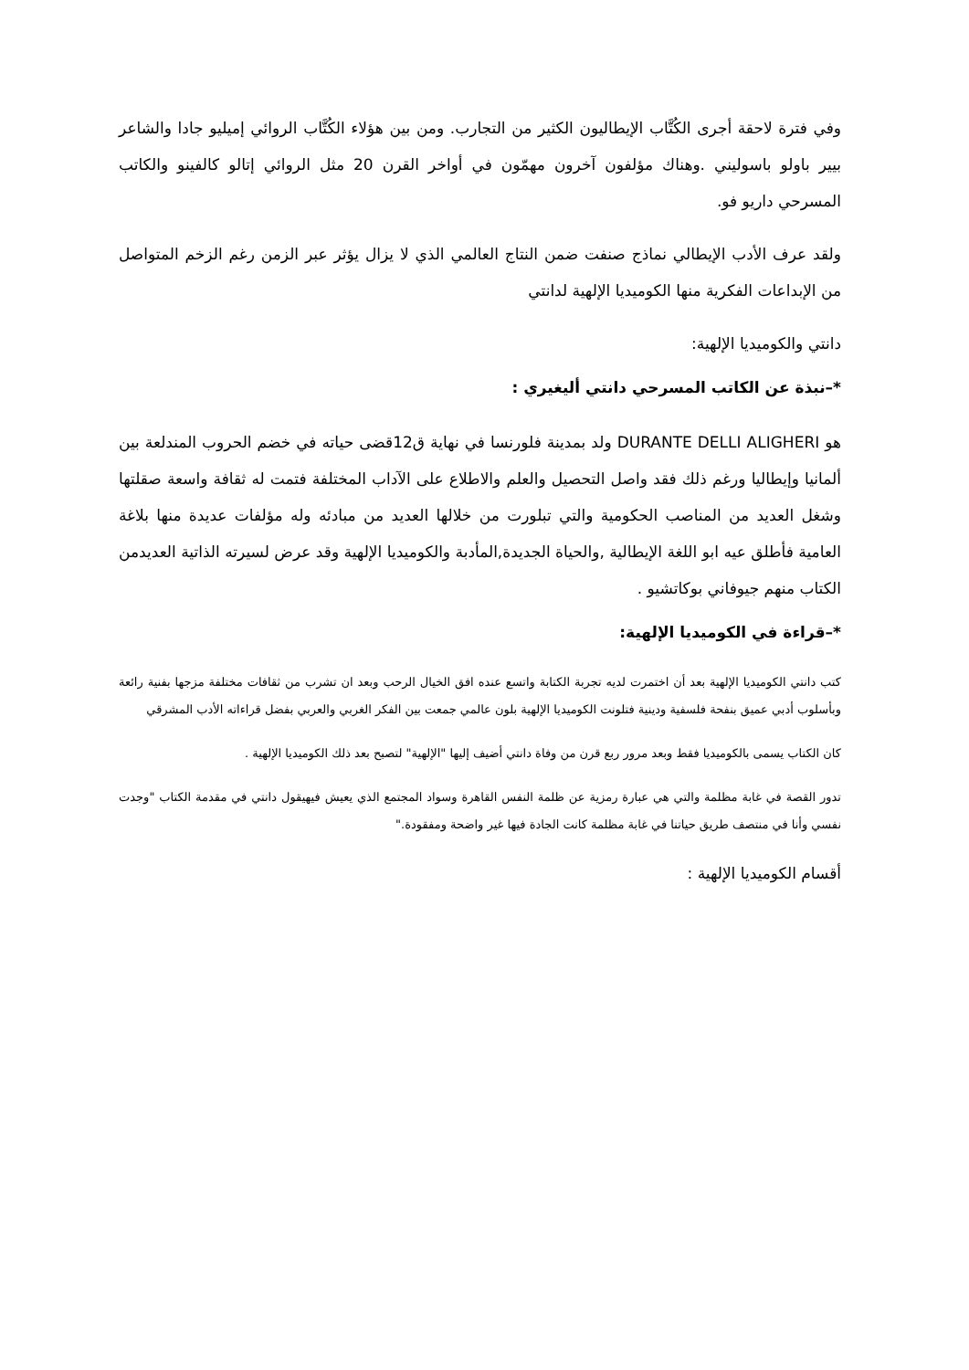وفي فترة لاحقة أجرى الكُتَّاب الإيطاليون الكثير من التجارب. ومن بين هؤلاء الكُتَّاب الروائي إميليو جادا والشاعر بيير باولو باسوليني .وهناك مؤلفون آخرون مهمّون في أواخر القرن 20 مثل الروائي إتالو كالفينو والكاتب المسرحي داريو فو.
ولقد عرف الأدب الإيطالي نماذج صنفت ضمن النتاج العالمي الذي لا يزال يؤثر عبر الزمن رغم الزخم المتواصل من الإبداعات الفكرية منها الكوميديا الإلهية لدانتي
دانتي والكوميديا الإلهية:
*–نبذة عن الكاتب المسرحي دانتي أليغيري :
هو DURANTE DELLI ALIGHERI ولد بمدينة فلورنسا في نهاية ق12قضى حياته في خضم الحروب المندلعة بين ألمانيا وإيطاليا ورغم ذلك فقد واصل التحصيل والعلم والاطلاع على الآداب المختلفة فتمت له ثقافة واسعة صقلتها وشغل العديد من المناصب الحكومية والتي تبلورت من خلالها العديد من مبادئه وله مؤلفات عديدة منها بلاغة العامية فأطلق عيه ابو اللغة الإيطالية ,والحياة الجديدة,المأدبة والكوميديا الإلهية وقد عرض لسيرته الذاتية العديدمن الكتاب منهم جيوفاني بوكاتشيو .
*–قراءة في الكوميديا الإلهية:
كتب دانتي الكوميديا الإلهية بعد أن اختمرت لديه تجربة الكتابة واتسع عنده افق الخيال الرحب وبعد ان تشرب من ثقافات مختلفة مزجها بفنية رائعة وبأسلوب أدبي عميق بنفحة فلسفية ودينية فتلونت الكوميديا الإلهية بلون عالمي جمعت بين الفكر الغربي والعربي بفضل قراءاته الأدب المشرقي
كان الكتاب يسمى بالكوميديا فقط وبعد مرور ربع قرن من وفاة دانتي أضيف إليها "الإلهية" لتصبح بعد ذلك الكوميديا الإلهية .
تدور القصة في غابة مظلمة والتي هي عبارة رمزية عن ظلمة النفس القاهرة وسواد المجتمع الذي يعيش فيهيقول دانتي في مقدمة الكتاب "وجدت نفسي وأنا في منتصف طريق حياتنا في غابة مظلمة كانت الجادة فيها غير واضحة ومفقودة."
أقسام الكوميديا الإلهية :